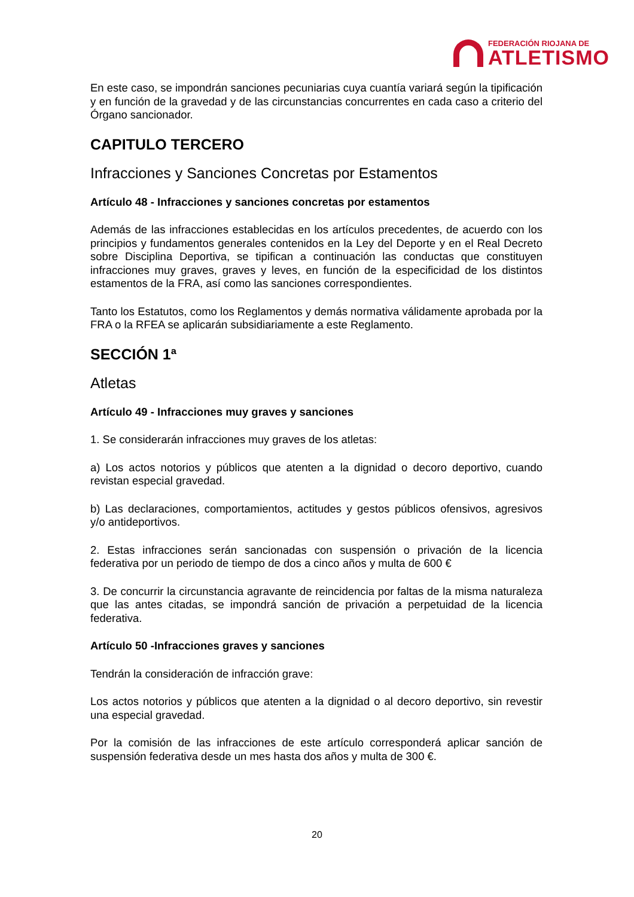FEDERACIÓN RIOJANA DE
ATLETISMO
En este caso, se impondrán sanciones pecuniarias cuya cuantía variará según la tipificación y en función de la gravedad y de las circunstancias concurrentes en cada caso a criterio del Órgano sancionador.
CAPITULO TERCERO
Infracciones y Sanciones Concretas por Estamentos
Artículo 48 - Infracciones y sanciones concretas por estamentos
Además de las infracciones establecidas en los artículos precedentes, de acuerdo con los principios y fundamentos generales contenidos en la Ley del Deporte y en el Real Decreto sobre Disciplina Deportiva, se tipifican a continuación las conductas que constituyen infracciones muy graves, graves y leves, en función de la especificidad de los distintos estamentos de la FRA, así como las sanciones correspondientes.
Tanto los Estatutos, como los Reglamentos y demás normativa válidamente aprobada por la FRA o la RFEA se aplicarán subsidiariamente a este Reglamento.
SECCIÓN 1ª
Atletas
Artículo 49 - Infracciones muy graves y sanciones
1. Se considerarán infracciones muy graves de los atletas:
a) Los actos notorios y públicos que atenten a la dignidad o decoro deportivo, cuando revistan especial gravedad.
b) Las declaraciones, comportamientos, actitudes y gestos públicos ofensivos, agresivos y/o antideportivos.
2. Estas infracciones serán sancionadas con suspensión o privación de la licencia federativa por un periodo de tiempo de dos a cinco años y multa de 600 €
3. De concurrir la circunstancia agravante de reincidencia por faltas de la misma naturaleza que las antes citadas, se impondrá sanción de privación a perpetuidad de la licencia federativa.
Artículo 50 -Infracciones graves y sanciones
Tendrán la consideración de infracción grave:
Los actos notorios y públicos que atenten a la dignidad o al decoro deportivo, sin revestir una especial gravedad.
Por la comisión de las infracciones de este artículo corresponderá aplicar sanción de suspensión federativa desde un mes hasta dos años y multa de 300 €.
20